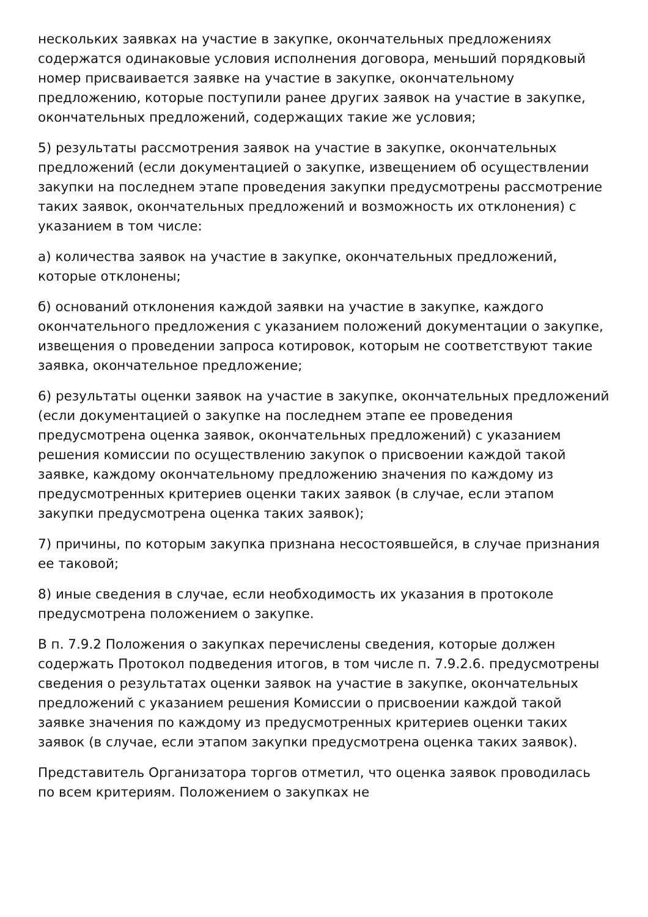нескольких заявках на участие в закупке, окончательных предложениях содержатся одинаковые условия исполнения договора, меньший порядковый номер присваивается заявке на участие в закупке, окончательному предложению, которые поступили ранее других заявок на участие в закупке, окончательных предложений, содержащих такие же условия;
5) результаты рассмотрения заявок на участие в закупке, окончательных предложений (если документацией о закупке, извещением об осуществлении закупки на последнем этапе проведения закупки предусмотрены рассмотрение таких заявок, окончательных предложений и возможность их отклонения) с указанием в том числе:
а) количества заявок на участие в закупке, окончательных предложений, которые отклонены;
б) оснований отклонения каждой заявки на участие в закупке, каждого окончательного предложения с указанием положений документации о закупке, извещения о проведении запроса котировок, которым не соответствуют такие заявка, окончательное предложение;
6) результаты оценки заявок на участие в закупке, окончательных предложений (если документацией о закупке на последнем этапе ее проведения предусмотрена оценка заявок, окончательных предложений) с указанием решения комиссии по осуществлению закупок о присвоении каждой такой заявке, каждому окончательному предложению значения по каждому из предусмотренных критериев оценки таких заявок (в случае, если этапом закупки предусмотрена оценка таких заявок);
7) причины, по которым закупка признана несостоявшейся, в случае признания ее таковой;
8) иные сведения в случае, если необходимость их указания в протоколе предусмотрена положением о закупке.
В п. 7.9.2 Положения о закупках перечислены сведения, которые должен содержать Протокол подведения итогов, в том числе п. 7.9.2.6. предусмотрены сведения о результатах оценки заявок на участие в закупке, окончательных предложений с указанием решения Комиссии о присвоении каждой такой заявке значения по каждому из предусмотренных критериев оценки таких заявок (в случае, если этапом закупки предусмотрена оценка таких заявок).
Представитель Организатора торгов отметил, что оценка заявок проводилась по всем критериям. Положением о закупках не